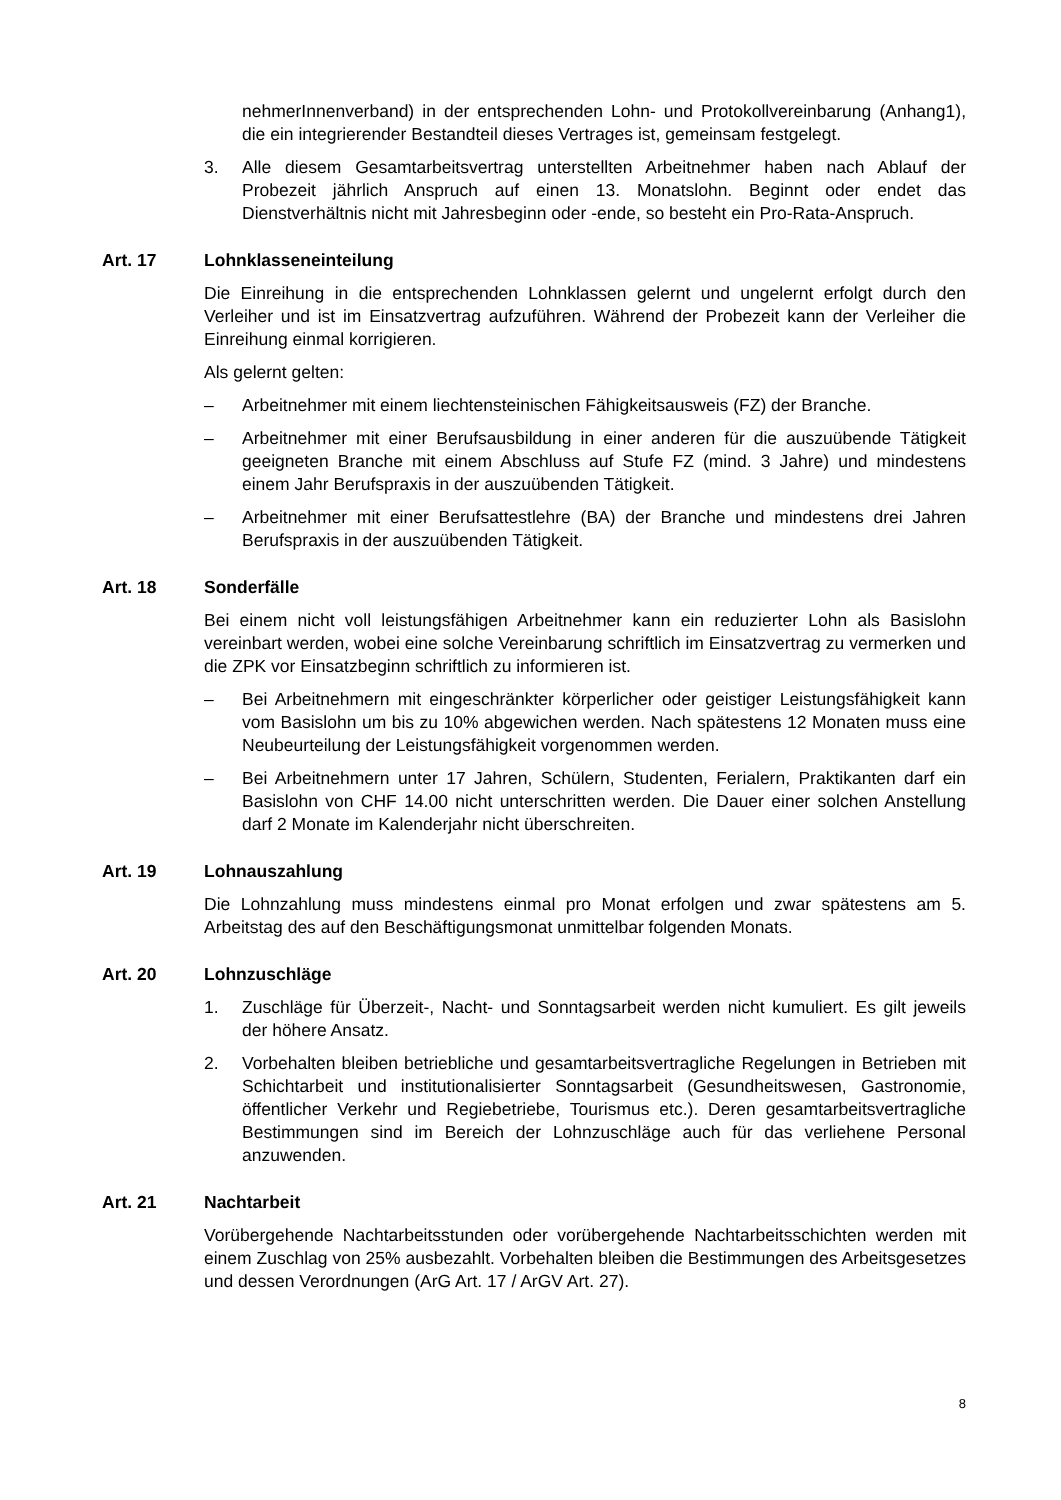nehmerInnenverband) in der entsprechenden Lohn- und Protokollvereinbarung (Anhang1), die ein integrierender Bestandteil dieses Vertrages ist, gemeinsam festgelegt.
3. Alle diesem Gesamtarbeitsvertrag unterstellten Arbeitnehmer haben nach Ablauf der Probezeit jährlich Anspruch auf einen 13. Monatslohn. Beginnt oder endet das Dienstverhältnis nicht mit Jahresbeginn oder -ende, so besteht ein Pro-Rata-Anspruch.
Art. 17 Lohnklasseneinteilung
Die Einreihung in die entsprechenden Lohnklassen gelernt und ungelernt erfolgt durch den Verleiher und ist im Einsatzvertrag aufzuführen. Während der Probezeit kann der Verleiher die Einreihung einmal korrigieren.
Als gelernt gelten:
– Arbeitnehmer mit einem liechtensteinischen Fähigkeitsausweis (FZ) der Branche.
– Arbeitnehmer mit einer Berufsausbildung in einer anderen für die auszuübende Tätigkeit geeigneten Branche mit einem Abschluss auf Stufe FZ (mind. 3 Jahre) und mindestens einem Jahr Berufspraxis in der auszuübenden Tätigkeit.
– Arbeitnehmer mit einer Berufsattestlehre (BA) der Branche und mindestens drei Jahren Berufspraxis in der auszuübenden Tätigkeit.
Art. 18 Sonderfälle
Bei einem nicht voll leistungsfähigen Arbeitnehmer kann ein reduzierter Lohn als Basislohn vereinbart werden, wobei eine solche Vereinbarung schriftlich im Einsatzvertrag zu vermerken und die ZPK vor Einsatzbeginn schriftlich zu informieren ist.
– Bei Arbeitnehmern mit eingeschränkter körperlicher oder geistiger Leistungsfähigkeit kann vom Basislohn um bis zu 10% abgewichen werden. Nach spätestens 12 Monaten muss eine Neubeurteilung der Leistungsfähigkeit vorgenommen werden.
– Bei Arbeitnehmern unter 17 Jahren, Schülern, Studenten, Ferialern, Praktikanten darf ein Basislohn von CHF 14.00 nicht unterschritten werden. Die Dauer einer solchen Anstellung darf 2 Monate im Kalenderjahr nicht überschreiten.
Art. 19 Lohnauszahlung
Die Lohnzahlung muss mindestens einmal pro Monat erfolgen und zwar spätestens am 5. Arbeitstag des auf den Beschäftigungsmonat unmittelbar folgenden Monats.
Art. 20 Lohnzuschläge
1. Zuschläge für Überzeit-, Nacht- und Sonntagsarbeit werden nicht kumuliert. Es gilt jeweils der höhere Ansatz.
2. Vorbehalten bleiben betriebliche und gesamtarbeitsvertragliche Regelungen in Betrieben mit Schichtarbeit und institutionalisierter Sonntagsarbeit (Gesundheitswesen, Gastronomie, öffentlicher Verkehr und Regiebetriebe, Tourismus etc.). Deren gesamtarbeitsvertragliche Bestimmungen sind im Bereich der Lohnzuschläge auch für das verliehene Personal anzuwenden.
Art. 21 Nachtarbeit
Vorübergehende Nachtarbeitsstunden oder vorübergehende Nachtarbeitsschichten werden mit einem Zuschlag von 25% ausbezahlt. Vorbehalten bleiben die Bestimmungen des Arbeitsgesetzes und dessen Verordnungen (ArG Art. 17 / ArGV Art. 27).
8